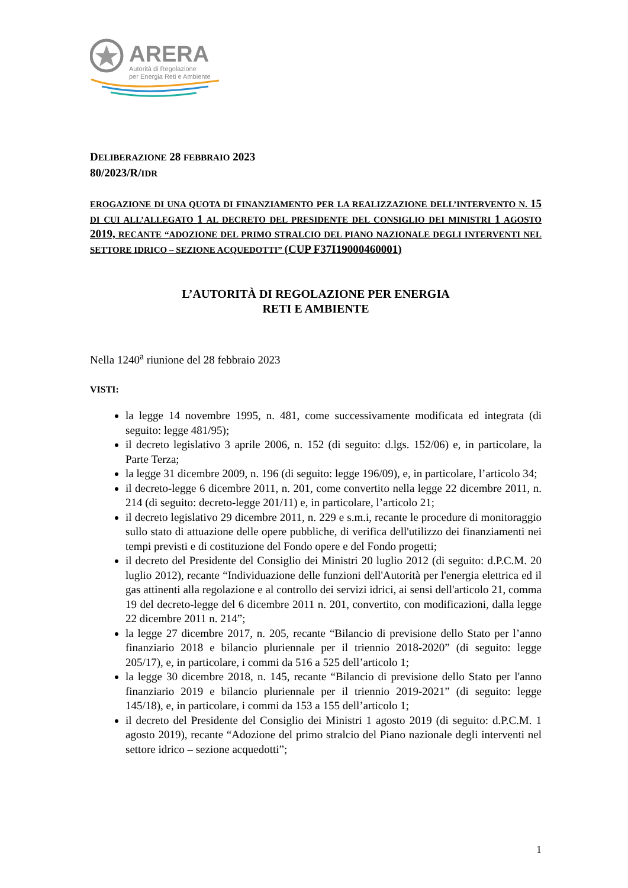ARERA
Autorità di Regolazione
per Energia Reti e Ambiente
DELIBERAZIONE 28 FEBBRAIO 2023
80/2023/R/IDR
EROGAZIONE DI UNA QUOTA DI FINANZIAMENTO PER LA REALIZZAZIONE DELL’INTERVENTO N. 15 DI CUI ALL’ALLEGATO 1 AL DECRETO DEL PRESIDENTE DEL CONSIGLIO DEI MINISTRI 1 AGOSTO 2019, RECANTE “ADOZIONE DEL PRIMO STRALCIO DEL PIANO NAZIONALE DEGLI INTERVENTI NEL SETTORE IDRICO – SEZIONE ACQUEDOTTI” (CUP F37I19000460001)
L’AUTORITÀ DI REGOLAZIONE PER ENERGIA
RETI E AMBIENTE
Nella 1240<sup>a</sup> riunione del 28 febbraio 2023
VISTI:
la legge 14 novembre 1995, n. 481, come successivamente modificata ed integrata (di seguito: legge 481/95);
il decreto legislativo 3 aprile 2006, n. 152 (di seguito: d.lgs. 152/06) e, in particolare, la Parte Terza;
la legge 31 dicembre 2009, n. 196 (di seguito: legge 196/09), e, in particolare, l’articolo 34;
il decreto-legge 6 dicembre 2011, n. 201, come convertito nella legge 22 dicembre 2011, n. 214 (di seguito: decreto-legge 201/11) e, in particolare, l’articolo 21;
il decreto legislativo 29 dicembre 2011, n. 229 e s.m.i, recante le procedure di monitoraggio sullo stato di attuazione delle opere pubbliche, di verifica dell'utilizzo dei finanziamenti nei tempi previsti e di costituzione del Fondo opere e del Fondo progetti;
il decreto del Presidente del Consiglio dei Ministri 20 luglio 2012 (di seguito: d.P.C.M. 20 luglio 2012), recante “Individuazione delle funzioni dell'Autorità per l'energia elettrica ed il gas attinenti alla regolazione e al controllo dei servizi idrici, ai sensi dell'articolo 21, comma 19 del decreto-legge del 6 dicembre 2011 n. 201, convertito, con modificazioni, dalla legge 22 dicembre 2011 n. 214”;
la legge 27 dicembre 2017, n. 205, recante “Bilancio di previsione dello Stato per l’anno finanziario 2018 e bilancio pluriennale per il triennio 2018-2020” (di seguito: legge 205/17), e, in particolare, i commi da 516 a 525 dell’articolo 1;
la legge 30 dicembre 2018, n. 145, recante “Bilancio di previsione dello Stato per l'anno finanziario 2019 e bilancio pluriennale per il triennio 2019-2021” (di seguito: legge 145/18), e, in particolare, i commi da 153 a 155 dell’articolo 1;
il decreto del Presidente del Consiglio dei Ministri 1 agosto 2019 (di seguito: d.P.C.M. 1 agosto 2019), recante “Adozione del primo stralcio del Piano nazionale degli interventi nel settore idrico – sezione acquedotti”;
1